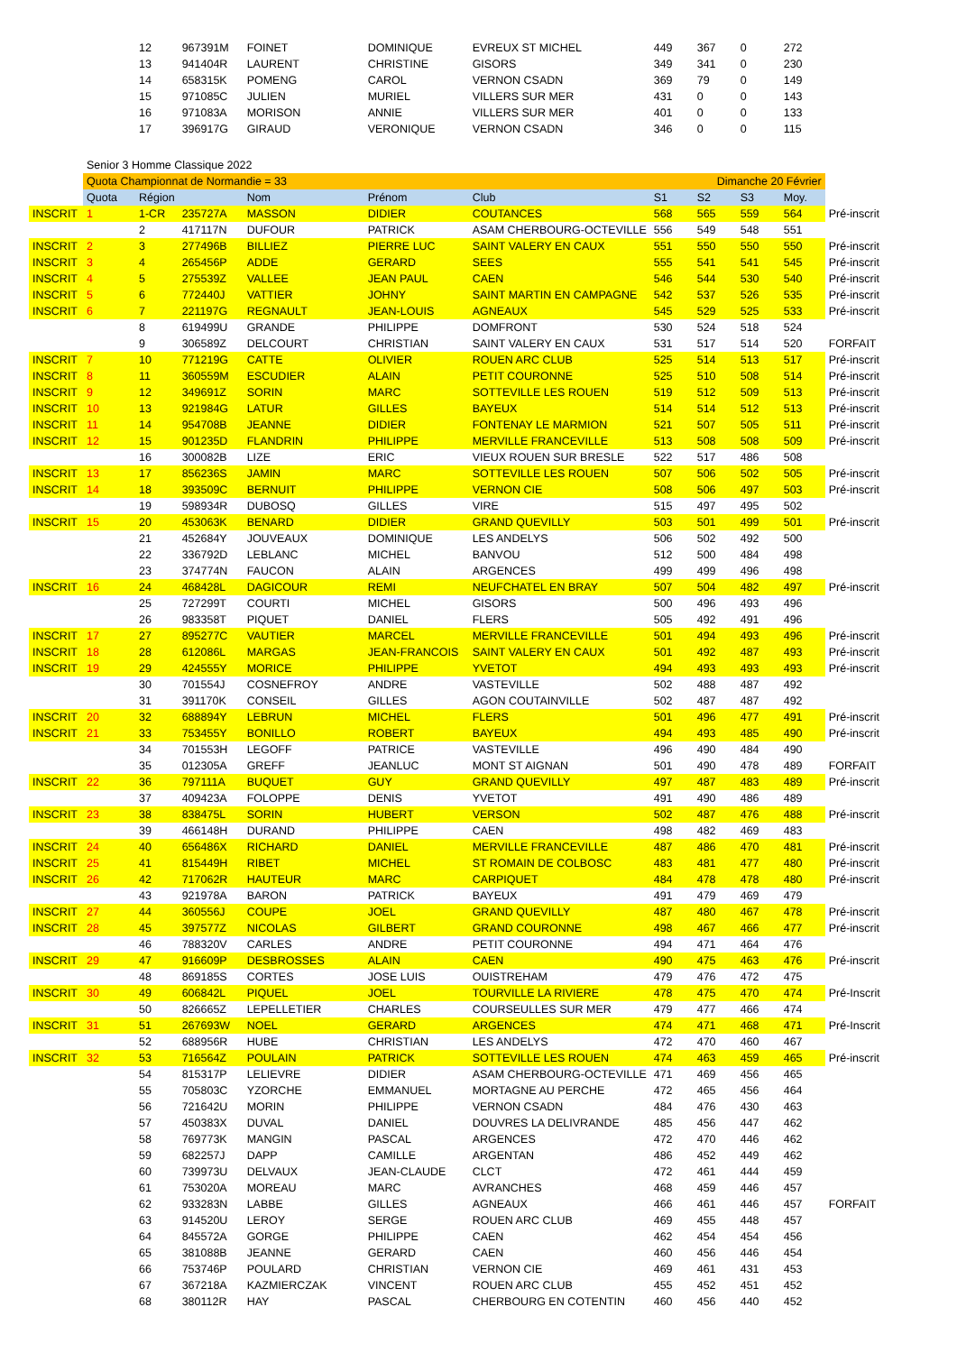| | | 12 | 967391M | FOINET | DOMINIQUE | EVREUX ST MICHEL | 449 | 367 | 0 | 272 | |
| | | 13 | 941404R | LAURENT | CHRISTINE | GISORS | 349 | 341 | 0 | 230 | |
| | | 14 | 658315K | POMENG | CAROL | VERNON CSADN | 369 | 79 | 0 | 149 | |
| | | 15 | 971085C | JULIEN | MURIEL | VILLERS SUR MER | 431 | 0 | 0 | 143 | |
| | | 16 | 971083A | MORISON | ANNIE | VILLERS SUR MER | 401 | 0 | 0 | 133 | |
| | | 17 | 396917G | GIRAUD | VERONIQUE | VERNON CSADN | 346 | 0 | 0 | 115 | |
| | Senior 3 Homme Classique 2022 | | | | | | | | | | |
| | Quota Championnat de Normandie = 33 | | | | | | Dimanche 20 Février | | | | |
| | Quota | Région | | Nom | Prénom | Club | S1 | S2 | S3 | Moy. | |
| INSCRIT | 1 | 1-CR | 235727A | MASSON | DIDIER | COUTANCES | 568 | 565 | 559 | 564 | Pré-inscrit |
| | | 2 | 417117N | DUFOUR | PATRICK | ASAM CHERBOURG-OCTEVILLE | 556 | 549 | 548 | 551 | |
| INSCRIT | 2 | 3 | 277496B | BILLIEZ | PIERRE LUC | SAINT VALERY EN CAUX | 551 | 550 | 550 | 550 | Pré-inscrit |
| INSCRIT | 3 | 4 | 265456P | ADDE | GERARD | SEES | 555 | 541 | 541 | 545 | Pré-inscrit |
| INSCRIT | 4 | 5 | 275539Z | VALLEE | JEAN PAUL | CAEN | 546 | 544 | 530 | 540 | Pré-inscrit |
| INSCRIT | 5 | 6 | 772440J | VATTIER | JOHNY | SAINT MARTIN EN CAMPAGNE | 542 | 537 | 526 | 535 | Pré-inscrit |
| INSCRIT | 6 | 7 | 221197G | REGNAULT | JEAN-LOUIS | AGNEAUX | 545 | 529 | 525 | 533 | Pré-inscrit |
| | | 8 | 619499U | GRANDE | PHILIPPE | DOMFRONT | 530 | 524 | 518 | 524 | |
| | | 9 | 306589Z | DELCOURT | CHRISTIAN | SAINT VALERY EN CAUX | 531 | 517 | 514 | 520 | FORFAIT |
| INSCRIT | 7 | 10 | 771219G | CATTE | OLIVIER | ROUEN ARC CLUB | 525 | 514 | 513 | 517 | Pré-inscrit |
| INSCRIT | 8 | 11 | 360559M | ESCUDIER | ALAIN | PETIT COURONNE | 525 | 510 | 508 | 514 | Pré-inscrit |
| INSCRIT | 9 | 12 | 349691Z | SORIN | MARC | SOTTEVILLE LES ROUEN | 519 | 512 | 509 | 513 | Pré-inscrit |
| INSCRIT | 10 | 13 | 921984G | LATUR | GILLES | BAYEUX | 514 | 514 | 512 | 513 | Pré-inscrit |
| INSCRIT | 11 | 14 | 954708B | JEANNE | DIDIER | FONTENAY LE MARMION | 521 | 507 | 505 | 511 | Pré-inscrit |
| INSCRIT | 12 | 15 | 901235D | FLANDRIN | PHILIPPE | MERVILLE FRANCEVILLE | 513 | 508 | 508 | 509 | Pré-inscrit |
| | | 16 | 300082B | LIZE | ERIC | VIEUX ROUEN SUR BRESLE | 522 | 517 | 486 | 508 | |
| INSCRIT | 13 | 17 | 856236S | JAMIN | MARC | SOTTEVILLE LES ROUEN | 507 | 506 | 502 | 505 | Pré-inscrit |
| INSCRIT | 14 | 18 | 393509C | BERNUIT | PHILIPPE | VERNON CIE | 508 | 506 | 497 | 503 | Pré-inscrit |
| | | 19 | 598934R | DUBOSQ | GILLES | VIRE | 515 | 497 | 495 | 502 | |
| INSCRIT | 15 | 20 | 453063K | BENARD | DIDIER | GRAND QUEVILLY | 503 | 501 | 499 | 501 | Pré-inscrit |
| | | 21 | 452684Y | JOUVEAUX | DOMINIQUE | LES ANDELYS | 506 | 502 | 492 | 500 | |
| | | 22 | 336792D | LEBLANC | MICHEL | BANVOU | 512 | 500 | 484 | 498 | |
| | | 23 | 374774N | FAUCON | ALAIN | ARGENCES | 499 | 499 | 496 | 498 | |
| INSCRIT | 16 | 24 | 468428L | DAGICOUR | REMI | NEUFCHATEL EN BRAY | 507 | 504 | 482 | 497 | Pré-inscrit |
| | | 25 | 727299T | COURTI | MICHEL | GISORS | 500 | 496 | 493 | 496 | |
| | | 26 | 983358T | PIQUET | DANIEL | FLERS | 505 | 492 | 491 | 496 | |
| INSCRIT | 17 | 27 | 895277C | VAUTIER | MARCEL | MERVILLE FRANCEVILLE | 501 | 494 | 493 | 496 | Pré-inscrit |
| INSCRIT | 18 | 28 | 612086L | MARGAS | JEAN-FRANCOIS | SAINT VALERY EN CAUX | 501 | 492 | 487 | 493 | Pré-inscrit |
| INSCRIT | 19 | 29 | 424555Y | MORICE | PHILIPPE | YVETOT | 494 | 493 | 493 | 493 | Pré-inscrit |
| | | 30 | 701554J | COSNEFROY | ANDRE | VASTEVILLE | 502 | 488 | 487 | 492 | |
| | | 31 | 391170K | CONSEIL | GILLES | AGON COUTAINVILLE | 502 | 487 | 487 | 492 | |
| INSCRIT | 20 | 32 | 688894Y | LEBRUN | MICHEL | FLERS | 501 | 496 | 477 | 491 | Pré-inscrit |
| INSCRIT | 21 | 33 | 753455Y | BONILLO | ROBERT | BAYEUX | 494 | 493 | 485 | 490 | Pré-inscrit |
| | | 34 | 701553H | LEGOFF | PATRICE | VASTEVILLE | 496 | 490 | 484 | 490 | |
| | | 35 | 012305A | GREFF | JEANLUC | MONT ST AIGNAN | 501 | 490 | 478 | 489 | FORFAIT |
| INSCRIT | 22 | 36 | 797111A | BUQUET | GUY | GRAND QUEVILLY | 497 | 487 | 483 | 489 | Pré-inscrit |
| | | 37 | 409423A | FOLOPPE | DENIS | YVETOT | 491 | 490 | 486 | 489 | |
| INSCRIT | 23 | 38 | 838475L | SORIN | HUBERT | VERSON | 502 | 487 | 476 | 488 | Pré-inscrit |
| | | 39 | 466148H | DURAND | PHILIPPE | CAEN | 498 | 482 | 469 | 483 | |
| INSCRIT | 24 | 40 | 656486X | RICHARD | DANIEL | MERVILLE FRANCEVILLE | 487 | 486 | 470 | 481 | Pré-inscrit |
| INSCRIT | 25 | 41 | 815449H | RIBET | MICHEL | ST ROMAIN DE COLBOSC | 483 | 481 | 477 | 480 | Pré-inscrit |
| INSCRIT | 26 | 42 | 717062R | HAUTEUR | MARC | CARPIQUET | 484 | 478 | 478 | 480 | Pré-inscrit |
| | | 43 | 921978A | BARON | PATRICK | BAYEUX | 491 | 479 | 469 | 479 | |
| INSCRIT | 27 | 44 | 360556J | COUPE | JOEL | GRAND QUEVILLY | 487 | 480 | 467 | 478 | Pré-inscrit |
| INSCRIT | 28 | 45 | 397577Z | NICOLAS | GILBERT | GRAND COURONNE | 498 | 467 | 466 | 477 | Pré-inscrit |
| | | 46 | 788320V | CARLES | ANDRE | PETIT COURONNE | 494 | 471 | 464 | 476 | |
| INSCRIT | 29 | 47 | 916609P | DESBROSSES | ALAIN | CAEN | 490 | 475 | 463 | 476 | Pré-inscrit |
| | | 48 | 869185S | CORTES | JOSE LUIS | OUISTREHAM | 479 | 476 | 472 | 475 | |
| INSCRIT | 30 | 49 | 606842L | PIQUEL | JOEL | TOURVILLE LA RIVIERE | 478 | 475 | 470 | 474 | Pré-Inscrit |
| | | 50 | 826665Z | LEPELLETIER | CHARLES | COURSEULLES SUR MER | 479 | 477 | 466 | 474 | |
| INSCRIT | 31 | 51 | 267693W | NOEL | GERARD | ARGENCES | 474 | 471 | 468 | 471 | Pré-Inscrit |
| | | 52 | 688956R | HUBE | CHRISTIAN | LES ANDELYS | 472 | 470 | 460 | 467 | |
| INSCRIT | 32 | 53 | 716564Z | POULAIN | PATRICK | SOTTEVILLE LES ROUEN | 474 | 463 | 459 | 465 | Pré-inscrit |
| | | 54 | 815317P | LELIEVRE | DIDIER | ASAM CHERBOURG-OCTEVILLE | 471 | 469 | 456 | 465 | |
| | | 55 | 705803C | YZORCHE | EMMANUEL | MORTAGNE AU PERCHE | 472 | 465 | 456 | 464 | |
| | | 56 | 721642U | MORIN | PHILIPPE | VERNON CSADN | 484 | 476 | 430 | 463 | |
| | | 57 | 450383X | DUVAL | DANIEL | DOUVRES LA DELIVRANDE | 485 | 456 | 447 | 462 | |
| | | 58 | 769773K | MANGIN | PASCAL | ARGENCES | 472 | 470 | 446 | 462 | |
| | | 59 | 682257J | DAPP | CAMILLE | ARGENTAN | 486 | 452 | 449 | 462 | |
| | | 60 | 739973U | DELVAUX | JEAN-CLAUDE | CLCT | 472 | 461 | 444 | 459 | |
| | | 61 | 753020A | MOREAU | MARC | AVRANCHES | 468 | 459 | 446 | 457 | |
| | | 62 | 933283N | LABBE | GILLES | AGNEAUX | 466 | 461 | 446 | 457 | FORFAIT |
| | | 63 | 914520U | LEROY | SERGE | ROUEN ARC CLUB | 469 | 455 | 448 | 457 | |
| | | 64 | 845572A | GORGE | PHILIPPE | CAEN | 462 | 454 | 454 | 456 | |
| | | 65 | 381088B | JEANNE | GERARD | CAEN | 460 | 456 | 446 | 454 | |
| | | 66 | 753746P | POULARD | CHRISTIAN | VERNON CIE | 469 | 461 | 431 | 453 | |
| | | 67 | 367218A | KAZMIERCZAK | VINCENT | ROUEN ARC CLUB | 455 | 452 | 451 | 452 | |
| | | 68 | 380112R | HAY | PASCAL | CHERBOURG EN COTENTIN | 460 | 456 | 440 | 452 | |